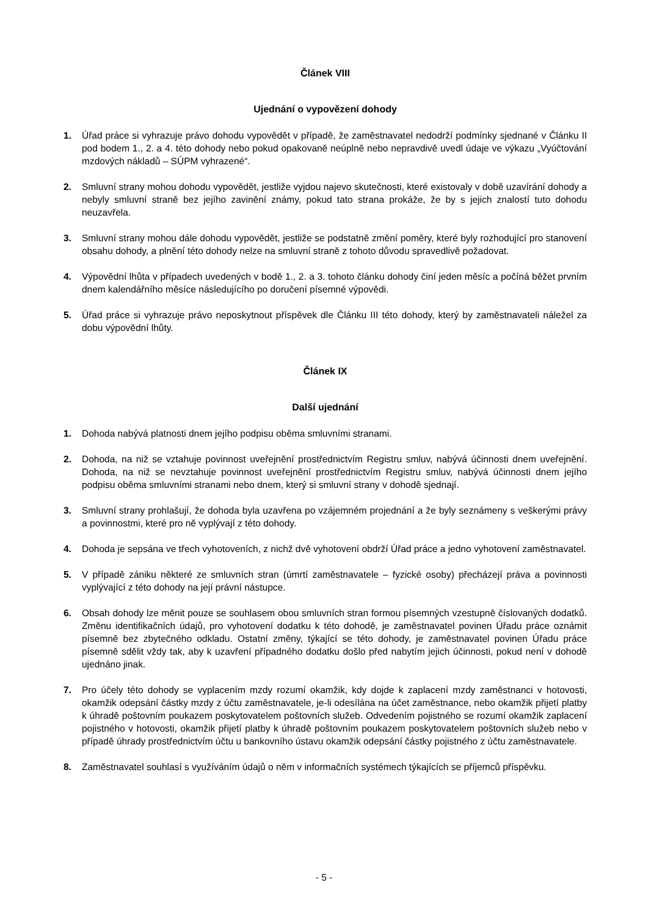Článek VIII
Ujednání o vypovězení dohody
1. Úřad práce si vyhrazuje právo dohodu vypovědět v případě, že zaměstnavatel nedodrží podmínky sjednané v Článku II pod bodem 1., 2. a 4. této dohody nebo pokud opakovaně neúplně nebo nepravdivě uvedl údaje ve výkazu „Vyúčtování mzdových nákladů – SÚPM vyhrazené“.
2. Smluvní strany mohou dohodu vypovědět, jestliže vyjdou najevo skutečnosti, které existovaly v době uzavírání dohody a nebyly smluvní straně bez jejího zavinění známy, pokud tato strana prokáže, že by s jejich znalostí tuto dohodu neuzavřela.
3. Smluvní strany mohou dále dohodu vypovědět, jestliže se podstatně změní poměry, které byly rozhodující pro stanovení obsahu dohody, a plnění této dohody nelze na smluvní straně z tohoto důvodu spravedlivě požadovat.
4. Výpovědní lhůta v případech uvedených v bodě 1., 2. a 3. tohoto článku dohody činí jeden měsíc a počíná běžet prvním dnem kalendářního měsíce následujícího po doručení písemné výpovědi.
5. Úřad práce si vyhrazuje právo neposkytnout příspěvek dle Článku III této dohody, který by zaměstnavateli náležel za dobu výpovědní lhůty.
Článek IX
Další ujednání
1. Dohoda nabývá platnosti dnem jejího podpisu oběma smluvními stranami.
2. Dohoda, na niž se vztahuje povinnost uveřejnění prostřednictvím Registru smluv, nabývá účinnosti dnem uveřejnění. Dohoda, na niž se nevztahuje povinnost uveřejnění prostřednictvím Registru smluv, nabývá účinnosti dnem jejího podpisu oběma smluvními stranami nebo dnem, který si smluvní strany v dohodě sjednají.
3. Smluvní strany prohlašují, že dohoda byla uzavřena po vzájemném projednání a že byly seznámeny s veškerými právy a povinnostmi, které pro ně vyplývají z této dohody.
4. Dohoda je sepsána ve třech vyhotoveních, z nichž dvě vyhotovení obdrží Úřad práce a jedno vyhotovení zaměstnavatel.
5. V případě zániku některé ze smluvních stran (úmrtí zaměstnavatele – fyzické osoby) přecházejí práva a povinnosti vyplývající z této dohody na její právní nástupce.
6. Obsah dohody lze měnit pouze se souhlasem obou smluvních stran formou písemných vzestupně číslovaných dodatků. Změnu identifikačních údajů, pro vyhotovení dodatku k této dohodě, je zaměstnavatel povinen Úřadu práce oznámit písemně bez zbytečného odkladu. Ostatní změny, týkající se této dohody, je zaměstnavatel povinen Úřadu práce písemně sdělit vždy tak, aby k uzavření případného dodatku došlo před nabytím jejich účinnosti, pokud není v dohodě ujednáno jinak.
7. Pro účely této dohody se vyplacením mzdy rozumí okamžik, kdy dojde k zaplacení mzdy zaměstnanci v hotovosti, okamžik odepsání částky mzdy z účtu zaměstnavatele, je-li odesílána na účet zaměstnance, nebo okamžik přijetí platby k úhradě poštovním poukazem poskytovatelem poštovních služeb. Odvedením pojistného se rozumí okamžik zaplacení pojistného v hotovosti, okamžik přijetí platby k úhradě poštovním poukazem poskytovatelem poštovních služeb nebo v případě úhrady prostřednictvím účtu u bankovního ústavu okamžik odepsání částky pojistného z účtu zaměstnavatele.
8. Zaměstnavatel souhlasí s využíváním údajů o něm v informačních systémech týkajících se příjemců příspěvku.
- 5 -